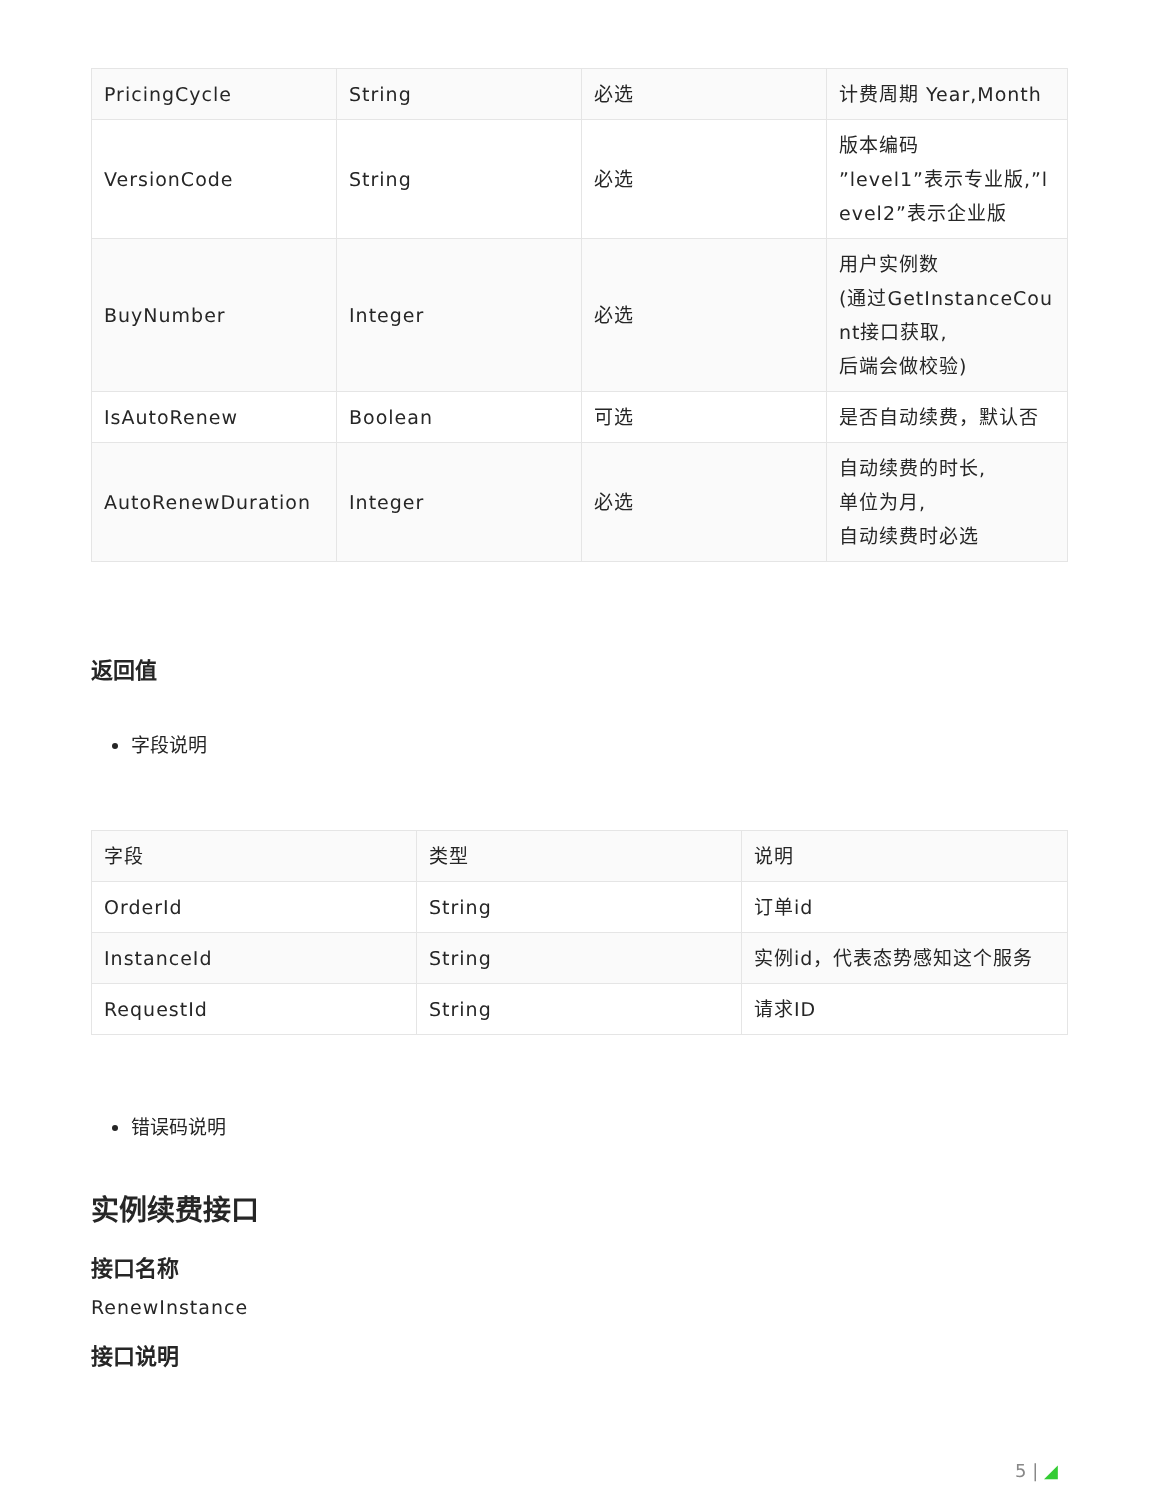| PricingCycle | String | 必选 | 计费周期 Year,Month |
| VersionCode | String | 必选 | 版本编码 ”level1”表示专业版,”l evel2”表示企业版 |
| BuyNumber | Integer | 必选 | 用户实例数 (通过GetInstanceCou nt接口获取, 后端会做校验) |
| IsAutoRenew | Boolean | 可选 | 是否自动续费，默认否 |
| AutoRenewDuration | Integer | 必选 | 自动续费的时长, 单位为月, 自动续费时必选 |
返回值
字段说明
| 字段 | 类型 | 说明 |
| --- | --- | --- |
| OrderId | String | 订单id |
| InstanceId | String | 实例id，代表态势感知这个服务 |
| RequestId | String | 请求ID |
错误码说明
实例续费接口
接口名称
RenewInstance
接口说明
5 | ◢